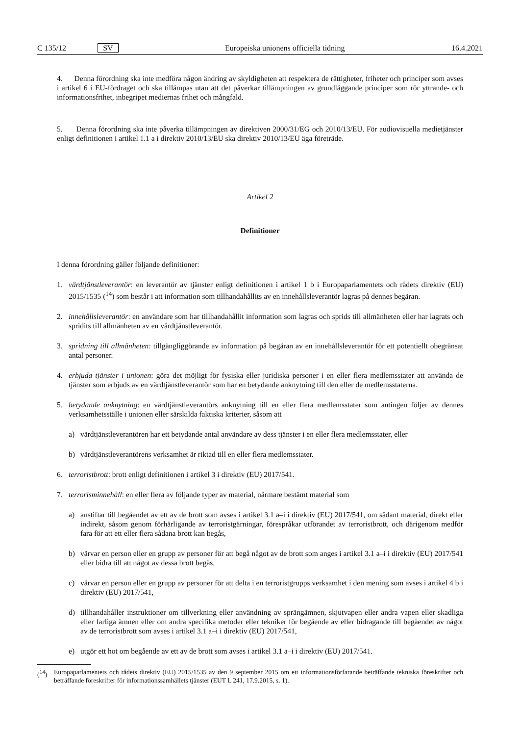C 135/12 SV Europeiska unionens officiella tidning 16.4.2021
4. Denna förordning ska inte medföra någon ändring av skyldigheten att respektera de rättigheter, friheter och principer som avses i artikel 6 i EU-fördraget och ska tillämpas utan att det påverkar tillämpningen av grundläggande principer som rör yttrande- och informationsfrihet, inbegripet mediernas frihet och mångfald.
5. Denna förordning ska inte påverka tillämpningen av direktiven 2000/31/EG och 2010/13/EU. För audiovisuella medietjänster enligt definitionen i artikel 1.1 a i direktiv 2010/13/EU ska direktiv 2010/13/EU äga företräde.
Artikel 2
Definitioner
I denna förordning gäller följande definitioner:
1. värdtjänstleverantör: en leverantör av tjänster enligt definitionen i artikel 1 b i Europaparlamentets och rådets direktiv (EU) 2015/1535 (<sup>14</sup>) som består i att information som tillhandahållits av en innehållsleverantör lagras på dennes begäran.
2. innehållsleverantör: en användare som har tillhandahållit information som lagras och sprids till allmänheten eller har lagrats och spridits till allmänheten av en värdtjänstleverantör.
3. spridning till allmänheten: tillgängliggörande av information på begäran av en innehållsleverantör för ett potentiellt obegränsat antal personer.
4. erbjuda tjänster i unionen: göra det möjligt för fysiska eller juridiska personer i en eller flera medlemsstater att använda de tjänster som erbjuds av en värdtjänstleverantör som har en betydande anknytning till den eller de medlemsstaterna.
5. betydande anknytning: en värdtjänstleverantörs anknytning till en eller flera medlemsstater som antingen följer av dennes verksamhetsställe i unionen eller särskilda faktiska kriterier, såsom att
a) värdtjänstleverantören har ett betydande antal användare av dess tjänster i en eller flera medlemsstater, eller
b) värdtjänstleverantörens verksamhet är riktad till en eller flera medlemsstater.
6. terroristbrott: brott enligt definitionen i artikel 3 i direktiv (EU) 2017/541.
7. terrorisminnehåll: en eller flera av följande typer av material, närmare bestämt material som
a) anstiftar till begåendet av ett av de brott som avses i artikel 3.1 a–i i direktiv (EU) 2017/541, om sådant material, direkt eller indirekt, såsom genom förhärligande av terroristgärningar, förespråkar utförandet av terroristbrott, och därigenom medför fara för att ett eller flera sådana brott kan begås,
b) värvar en person eller en grupp av personer för att begå något av de brott som anges i artikel 3.1 a–i i direktiv (EU) 2017/541 eller bidra till att något av dessa brott begås,
c) värvar en person eller en grupp av personer för att delta i en terroristgrupps verksamhet i den mening som avses i artikel 4 b i direktiv (EU) 2017/541,
d) tillhandahåller instruktioner om tillverkning eller användning av sprängämnen, skjutvapen eller andra vapen eller skadliga eller farliga ämnen eller om andra specifika metoder eller tekniker för begående av eller bidragande till begåendet av något av de terroristbrott som avses i artikel 3.1 a–i i direktiv (EU) 2017/541,
e) utgör ett hot om begående av ett av de brott som avses i artikel 3.1 a–i i direktiv (EU) 2017/541.
(<sup>14</sup>) Europaparlamentets och rådets direktiv (EU) 2015/1535 av den 9 september 2015 om ett informationsförfarande beträffande tekniska föreskrifter och beträffande föreskrifter för informationssamhällets tjänster (EUT L 241, 17.9.2015, s. 1).